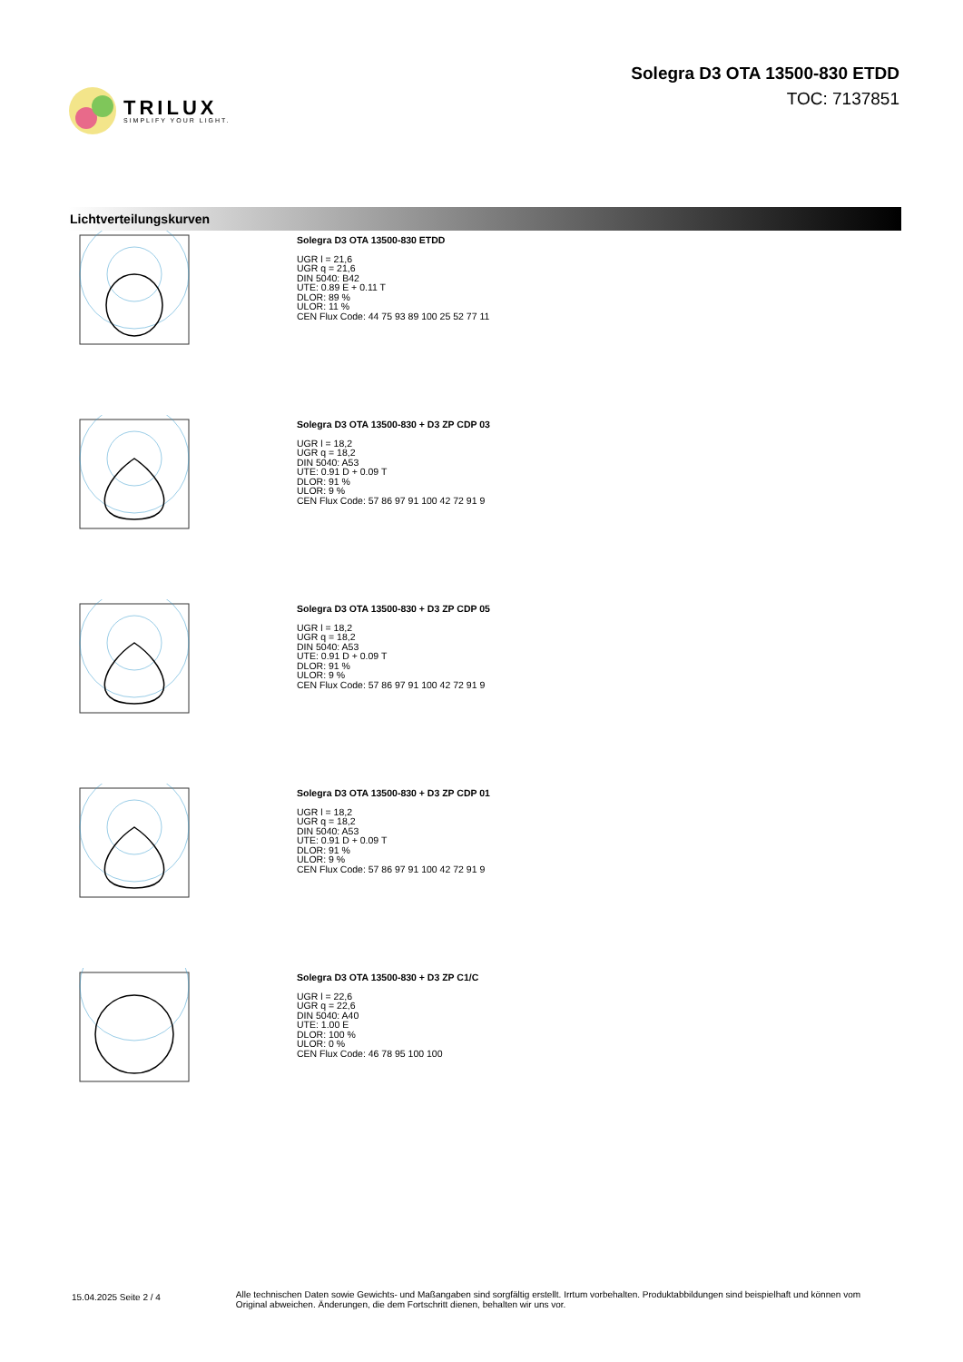TRILUX
SIMPLIFY YOUR LIGHT.
Solegra D3 OTA 13500-830 ETDD
TOC: 7137851
Lichtverteilungskurven
Solegra D3 OTA 13500-830 ETDD
UGR l = 21,6
UGR q = 21,6
DIN 5040: B42
UTE: 0.89 E + 0.11 T
DLOR: 89 %
ULOR: 11 %
CEN Flux Code: 44 75 93 89 100 25 52 77 11
Solegra D3 OTA 13500-830 + D3 ZP CDP 03
UGR l = 18,2
UGR q = 18,2
DIN 5040: A53
UTE: 0.91 D + 0.09 T
DLOR: 91 %
ULOR: 9 %
CEN Flux Code: 57 86 97 91 100 42 72 91 9
Solegra D3 OTA 13500-830 + D3 ZP CDP 05
UGR l = 18,2
UGR q = 18,2
DIN 5040: A53
UTE: 0.91 D + 0.09 T
DLOR: 91 %
ULOR: 9 %
CEN Flux Code: 57 86 97 91 100 42 72 91 9
Solegra D3 OTA 13500-830 + D3 ZP CDP 01
UGR l = 18,2
UGR q = 18,2
DIN 5040: A53
UTE: 0.91 D + 0.09 T
DLOR: 91 %
ULOR: 9 %
CEN Flux Code: 57 86 97 91 100 42 72 91 9
Solegra D3 OTA 13500-830 + D3 ZP C1/C
UGR l = 22,6
UGR q = 22,6
DIN 5040: A40
UTE: 1.00 E
DLOR: 100 %
ULOR: 0 %
CEN Flux Code: 46 78 95 100 100
15.04.2025 Seite 2 / 4
Alle technischen Daten sowie Gewichts- und Maßangaben sind sorgfältig erstellt. Irrtum vorbehalten. Produktabbildungen sind beispielhaft und können vom Original abweichen. Änderungen, die dem Fortschritt dienen, behalten wir uns vor.